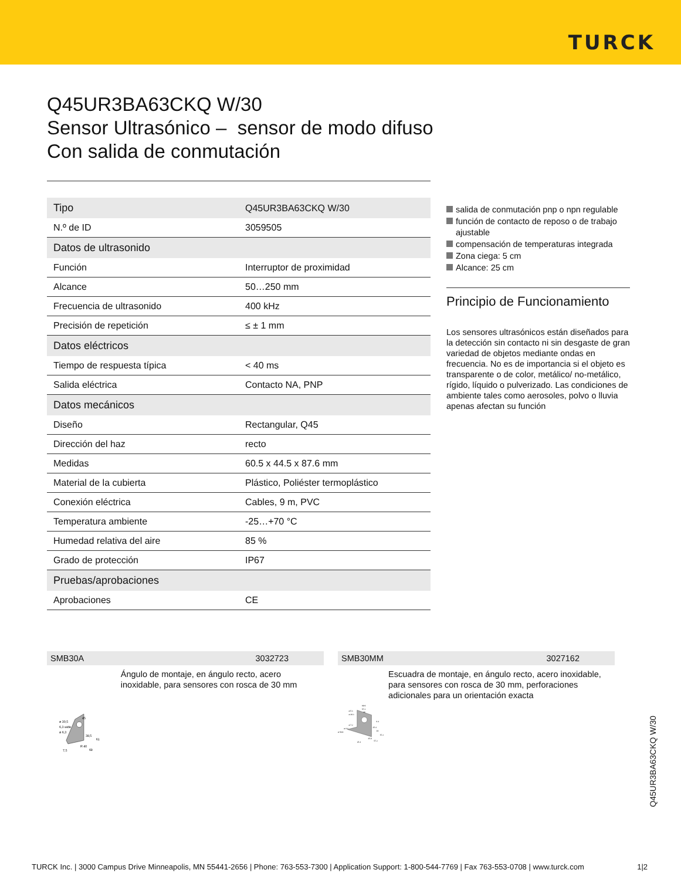TURCK
Q45UR3BA63CKQ W/30
Sensor Ultrasónico – sensor de modo difuso
Con salida de conmutación
| Tipo | Q45UR3BA63CKQ W/30 |
| N.º de ID | 3059505 |
| Datos de ultrasonido | |
| Función | Interruptor de proximidad |
| Alcance | 50…250 mm |
| Frecuencia de ultrasonido | 400 kHz |
| Precisión de repetición | ≤ ± 1 mm |
| Datos eléctricos | |
| Tiempo de respuesta típica | < 40 ms |
| Salida eléctrica | Contacto NA, PNP |
| Datos mecánicos | |
| Diseño | Rectangular, Q45 |
| Dirección del haz | recto |
| Medidas | 60.5 x 44.5 x 87.6 mm |
| Material de la cubierta | Plástico, Poliéster termoplástico |
| Conexión eléctrica | Cables, 9 m, PVC |
| Temperatura ambiente | -25…+70 °C |
| Humedad relativa del aire | 85 % |
| Grado de protección | IP67 |
| Pruebas/aprobaciones | |
| Aprobaciones | CE |
salida de conmutación pnp o npn regulable
función de contacto de reposo o de trabajo ajustable
compensación de temperaturas integrada
Zona ciega: 5 cm
Alcance: 25 cm
Principio de Funcionamiento
Los sensores ultrasónicos están diseñados para la detección sin contacto ni sin desgaste de gran variedad de objetos mediante ondas en frecuencia. No es de importancia si el objeto es transparente o de color, metálico/ no-metálico, rígido, líquido o pulverizado. Las condiciones de ambiente tales como aerosoles, polvo o lluvia apenas afectan su función
SMB30A 3032723
ø 30,5
6,3 wide
ø 6,3
38,5
61
45
R 40
7,5
69
Ángulo de montaje, en ángulo recto, acero inoxidable, para sensores con rosca de 30 mm
SMB30MM 3027162
69.9
57.2
30
ø 5.1
ø 30.1
6.4
ø 7.2
ø 6.4
ø 50.8
25.4
30
57.2
35.9
57.2
25.4
Escuadra de montaje, en ángulo recto, acero inoxidable, para sensores con rosca de 30 mm, perforaciones adicionales para un orientación exacta
Q45UR3BA63CKQ W/30
TURCK Inc. | 3000 Campus Drive Minneapolis, MN 55441-2656 | Phone: 763-553-7300 | Application Support: 1-800-544-7769 | Fax 763-553-0708 | www.turck.com 1|2